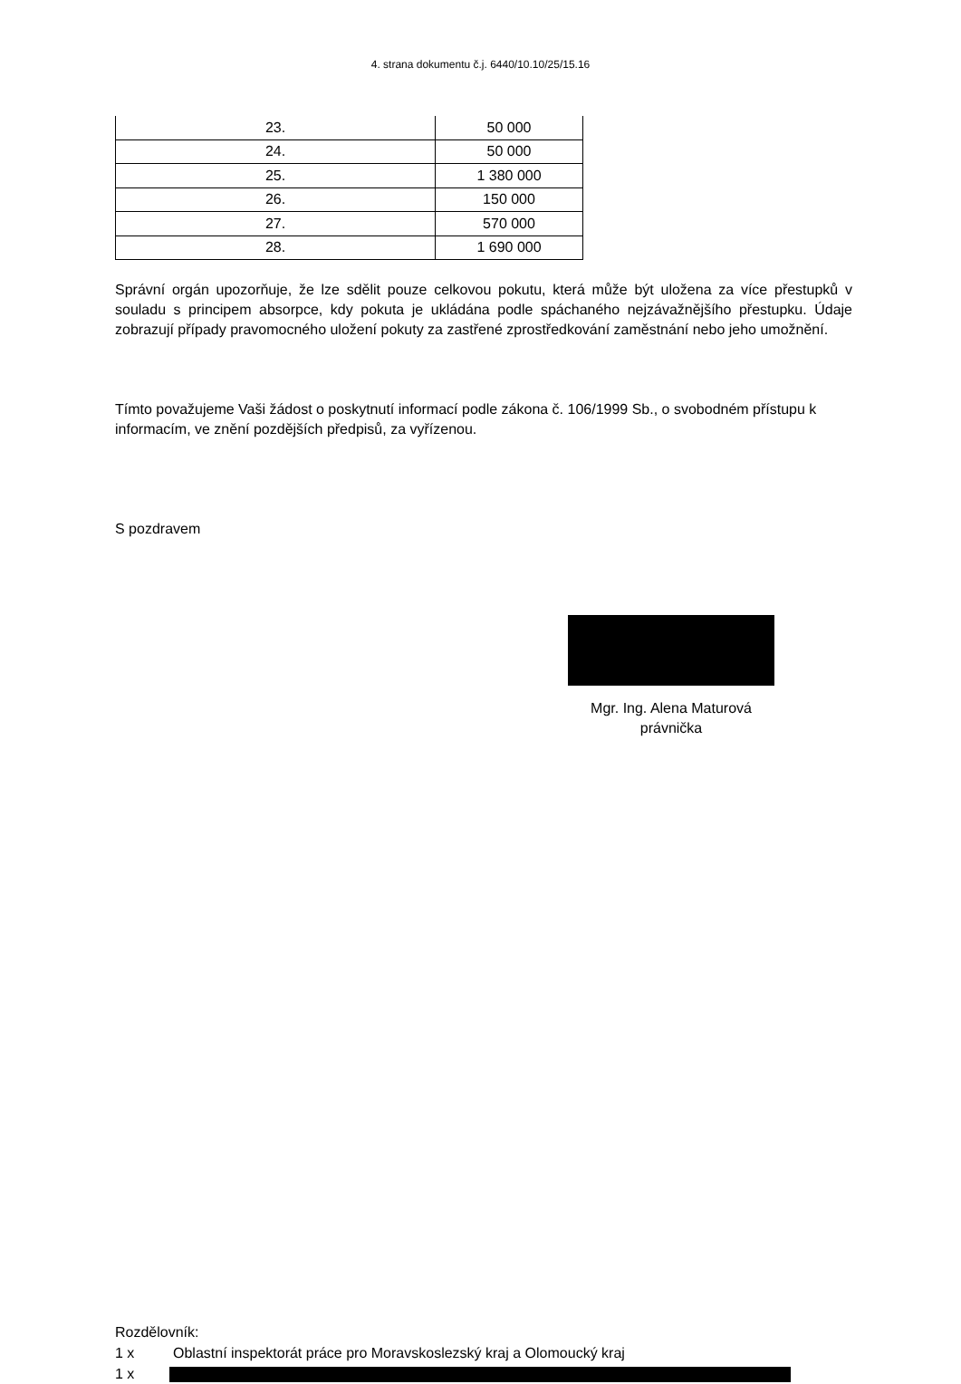4. strana dokumentu č.j. 6440/10.10/25/15.16
| 23. | 50 000 |
| 24. | 50 000 |
| 25. | 1 380 000 |
| 26. | 150 000 |
| 27. | 570 000 |
| 28. | 1 690 000 |
Správní orgán upozorňuje, že lze sdělit pouze celkovou pokutu, která může být uložena za více přestupků v souladu s principem absorpce, kdy pokuta je ukládána podle spáchaného nejzávažnějšího přestupku. Údaje zobrazují případy pravomocného uložení pokuty za zastřené zprostředkování zaměstnání nebo jeho umožnění.
Tímto považujeme Vaši žádost o poskytnutí informací podle zákona č. 106/1999 Sb., o svobodném přístupu k informacím, ve znění pozdějších předpisů, za vyřízenou.
S pozdravem
Mgr. Ing. Alena Maturová
právnička
Rozdělovník:
1 x Oblastní inspektorát práce pro Moravskoslezský kraj a Olomoucký kraj
1 x